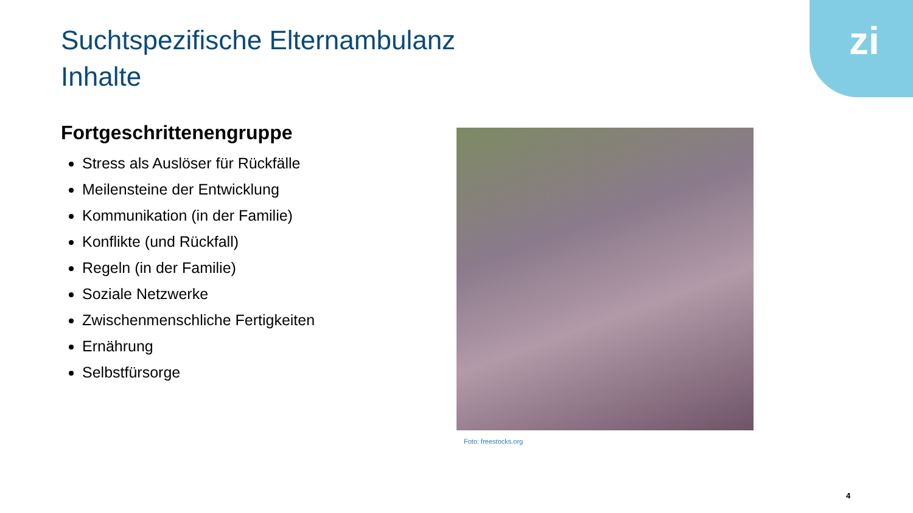zi
Suchtspezifische Elternambulanz
Inhalte
Fortgeschrittenengruppe
Stress als Auslöser für Rückfälle
Meilensteine der Entwicklung
Kommunikation (in der Familie)
Konflikte (und Rückfall)
Regeln (in der Familie)
Soziale Netzwerke
Zwischenmenschliche Fertigkeiten
Ernährung
Selbstfürsorge
Foto: freestocks.org
4